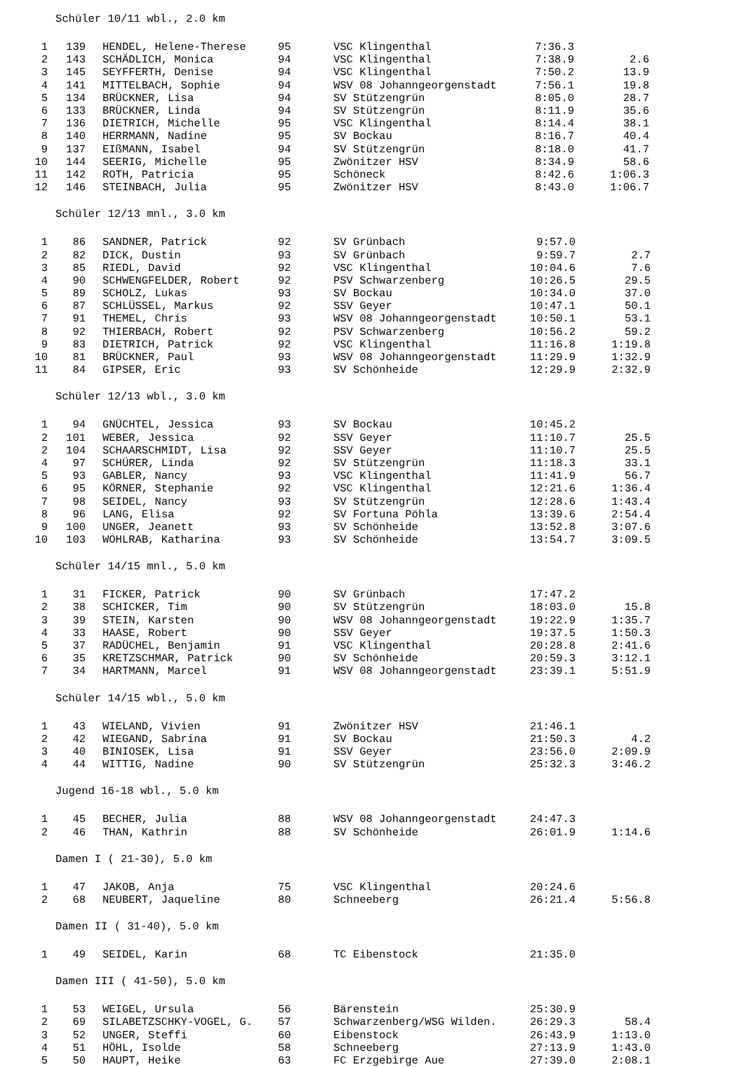Schüler 10/11 wbl., 2.0 km
| 1 | 139 | HENDEL, Helene-Therese | 95 | VSC Klingenthal | 7:36.3 | |
| 2 | 143 | SCHÄDLICH, Monica | 94 | VSC Klingenthal | 7:38.9 | 2.6 |
| 3 | 145 | SEYFFERTH, Denise | 94 | VSC Klingenthal | 7:50.2 | 13.9 |
| 4 | 141 | MITTELBACH, Sophie | 94 | WSV 08 Johanngeorgenstadt | 7:56.1 | 19.8 |
| 5 | 134 | BRÜCKNER, Lisa | 94 | SV Stützengrün | 8:05.0 | 28.7 |
| 6 | 133 | BRÜCKNER, Linda | 94 | SV Stützengrün | 8:11.9 | 35.6 |
| 7 | 136 | DIETRICH, Michelle | 95 | VSC Klingenthal | 8:14.4 | 38.1 |
| 8 | 140 | HERRMANN, Nadine | 95 | SV Bockau | 8:16.7 | 40.4 |
| 9 | 137 | EIßMANN, Isabel | 94 | SV Stützengrün | 8:18.0 | 41.7 |
| 10 | 144 | SEERIG, Michelle | 95 | Zwönitzer HSV | 8:34.9 | 58.6 |
| 11 | 142 | ROTH, Patricia | 95 | Schöneck | 8:42.6 | 1:06.3 |
| 12 | 146 | STEINBACH, Julia | 95 | Zwönitzer HSV | 8:43.0 | 1:06.7 |
Schüler 12/13 mnl., 3.0 km
| 1 | 86 | SANDNER, Patrick | 92 | SV Grünbach | 9:57.0 | |
| 2 | 82 | DICK, Dustin | 93 | SV Grünbach | 9:59.7 | 2.7 |
| 3 | 85 | RIEDL, David | 92 | VSC Klingenthal | 10:04.6 | 7.6 |
| 4 | 90 | SCHWENGFELDER, Robert | 92 | PSV Schwarzenberg | 10:26.5 | 29.5 |
| 5 | 89 | SCHOLZ, Lukas | 93 | SV Bockau | 10:34.0 | 37.0 |
| 6 | 87 | SCHLÜSSEL, Markus | 92 | SSV Geyer | 10:47.1 | 50.1 |
| 7 | 91 | THEMEL, Chris | 93 | WSV 08 Johanngeorgenstadt | 10:50.1 | 53.1 |
| 8 | 92 | THIERBACH, Robert | 92 | PSV Schwarzenberg | 10:56.2 | 59.2 |
| 9 | 83 | DIETRICH, Patrick | 92 | VSC Klingenthal | 11:16.8 | 1:19.8 |
| 10 | 81 | BRÜCKNER, Paul | 93 | WSV 08 Johanngeorgenstadt | 11:29.9 | 1:32.9 |
| 11 | 84 | GIPSER, Eric | 93 | SV Schönheide | 12:29.9 | 2:32.9 |
Schüler 12/13 wbl., 3.0 km
| 1 | 94 | GNÜCHTEL, Jessica | 93 | SV Bockau | 10:45.2 | |
| 2 | 101 | WEBER, Jessica | 92 | SSV Geyer | 11:10.7 | 25.5 |
| 2 | 104 | SCHAARSCHMIDT, Lisa | 92 | SSV Geyer | 11:10.7 | 25.5 |
| 4 | 97 | SCHÜRER, Linda | 92 | SV Stützengrün | 11:18.3 | 33.1 |
| 5 | 93 | GABLER, Nancy | 93 | VSC Klingenthal | 11:41.9 | 56.7 |
| 6 | 95 | KÖRNER, Stephanie | 92 | VSC Klingenthal | 12:21.6 | 1:36.4 |
| 7 | 98 | SEIDEL, Nancy | 93 | SV Stützengrün | 12:28.6 | 1:43.4 |
| 8 | 96 | LANG, Elisa | 92 | SV Fortuna Pöhla | 13:39.6 | 2:54.4 |
| 9 | 100 | UNGER, Jeanett | 93 | SV Schönheide | 13:52.8 | 3:07.6 |
| 10 | 103 | WOHLRAB, Katharina | 93 | SV Schönheide | 13:54.7 | 3:09.5 |
Schüler 14/15 mnl., 5.0 km
| 1 | 31 | FICKER, Patrick | 90 | SV Grünbach | 17:47.2 | |
| 2 | 38 | SCHICKER, Tim | 90 | SV Stützengrün | 18:03.0 | 15.8 |
| 3 | 39 | STEIN, Karsten | 90 | WSV 08 Johanngeorgenstadt | 19:22.9 | 1:35.7 |
| 4 | 33 | HAASE, Robert | 90 | SSV Geyer | 19:37.5 | 1:50.3 |
| 5 | 37 | RADÜCHEL, Benjamin | 91 | VSC Klingenthal | 20:28.8 | 2:41.6 |
| 6 | 35 | KRETZSCHMAR, Patrick | 90 | SV Schönheide | 20:59.3 | 3:12.1 |
| 7 | 34 | HARTMANN, Marcel | 91 | WSV 08 Johanngeorgenstadt | 23:39.1 | 5:51.9 |
Schüler 14/15 wbl., 5.0 km
| 1 | 43 | WIELAND, Vivien | 91 | Zwönitzer HSV | 21:46.1 | |
| 2 | 42 | WIEGAND, Sabrina | 91 | SV Bockau | 21:50.3 | 4.2 |
| 3 | 40 | BINIOSEK, Lisa | 91 | SSV Geyer | 23:56.0 | 2:09.9 |
| 4 | 44 | WITTIG, Nadine | 90 | SV Stützengrün | 25:32.3 | 3:46.2 |
Jugend 16-18 wbl., 5.0 km
| 1 | 45 | BECHER, Julia | 88 | WSV 08 Johanngeorgenstadt | 24:47.3 | |
| 2 | 46 | THAN, Kathrin | 88 | SV Schönheide | 26:01.9 | 1:14.6 |
Damen I ( 21-30), 5.0 km
| 1 | 47 | JAKOB, Anja | 75 | VSC Klingenthal | 20:24.6 | |
| 2 | 68 | NEUBERT, Jaqueline | 80 | Schneeberg | 26:21.4 | 5:56.8 |
Damen II ( 31-40), 5.0 km
| 1 | 49 | SEIDEL, Karin | 68 | TC Eibenstock | 21:35.0 | |
Damen III ( 41-50), 5.0 km
| 1 | 53 | WEIGEL, Ursula | 56 | Bärenstein | 25:30.9 | |
| 2 | 69 | SILABETZSCHKY-VOGEL, G. | 57 | Schwarzenberg/WSG Wilden. | 26:29.3 | 58.4 |
| 3 | 52 | UNGER, Steffi | 60 | Eibenstock | 26:43.9 | 1:13.0 |
| 4 | 51 | HÖHL, Isolde | 58 | Schneeberg | 27:13.9 | 1:43.0 |
| 5 | 50 | HAUPT, Heike | 63 | FC Erzgebirge Aue | 27:39.0 | 2:08.1 |